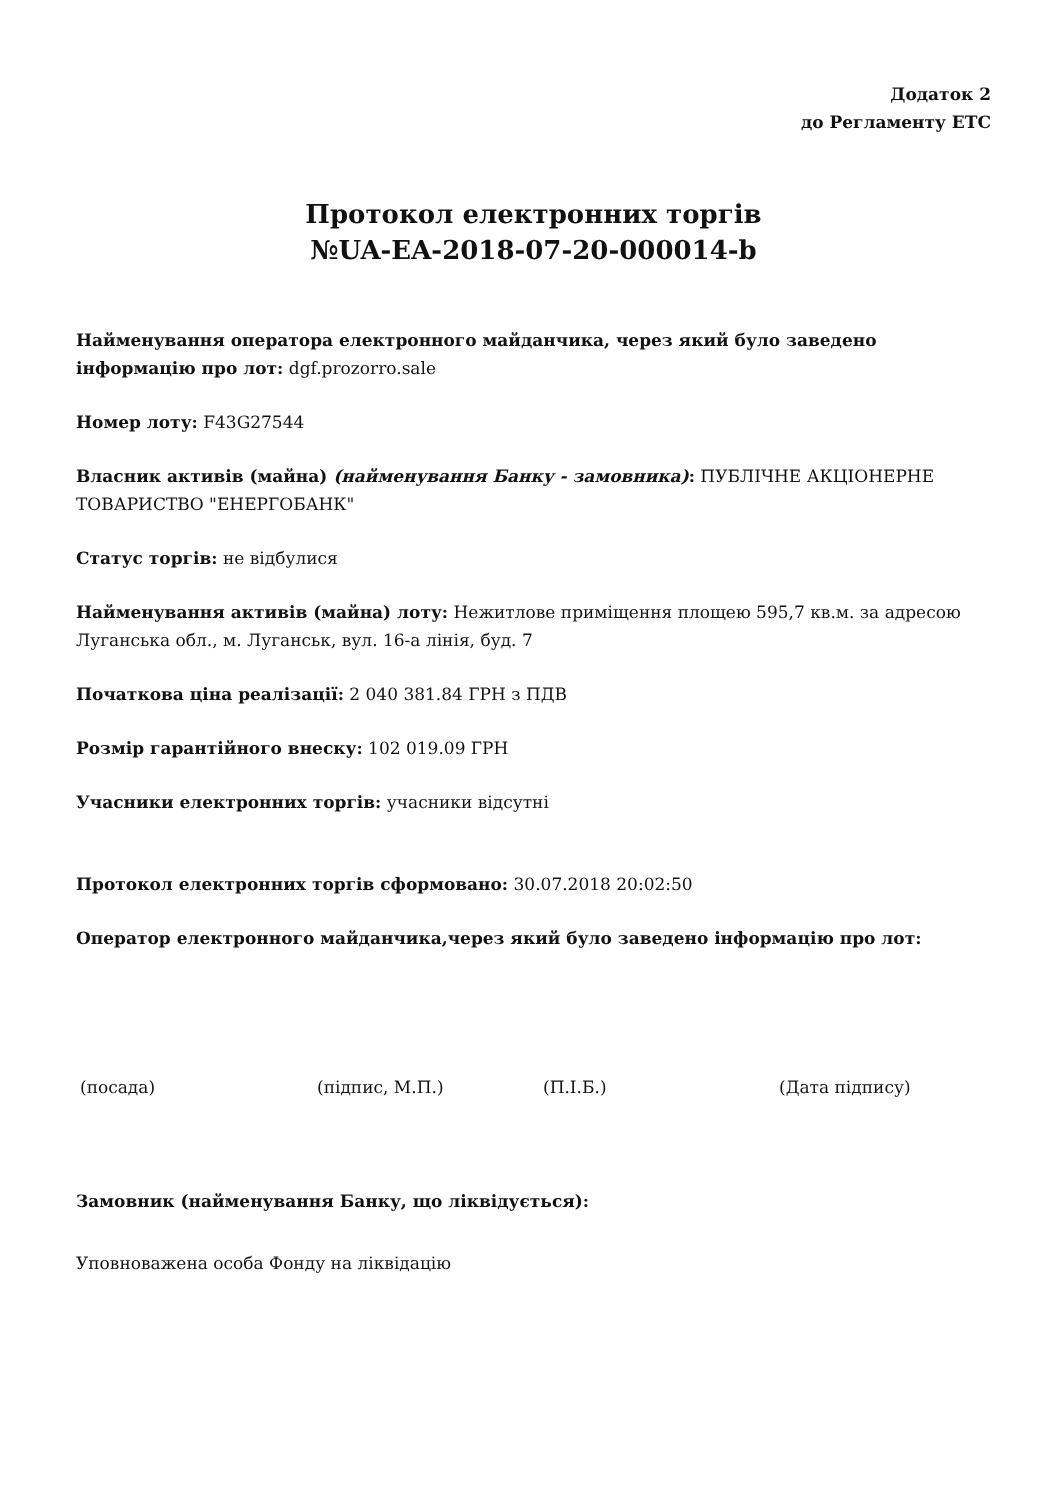Додаток 2
до Регламенту ЕТС
Протокол електронних торгів
№UA-EA-2018-07-20-000014-b
Найменування оператора електронного майданчика, через який було заведено інформацію про лот: dgf.prozorro.sale
Номер лоту: F43G27544
Власник активів (майна) (найменування Банку - замовника): ПУБЛІЧНЕ АКЦІОНЕРНЕ ТОВАРИСТВО "ЕНЕРГОБАНК"
Статус торгів: не відбулися
Найменування активів (майна) лоту: Нежитлове приміщення площею 595,7 кв.м. за адресою Луганська обл., м. Луганськ, вул. 16-а лінія, буд. 7
Початкова ціна реалізації: 2 040 381.84 ГРН з ПДВ
Розмір гарантійного внеску: 102 019.09 ГРН
Учасники електронних торгів: учасники відсутні
Протокол електронних торгів сформовано: 30.07.2018 20:02:50
Оператор електронного майданчика,через який було заведено інформацію про лот:
(посада) (підпис, М.П.) (П.І.Б.) (Дата підпису)
Замовник (найменування Банку, що ліквідується):
Уповноважена особа Фонду на ліквідацію